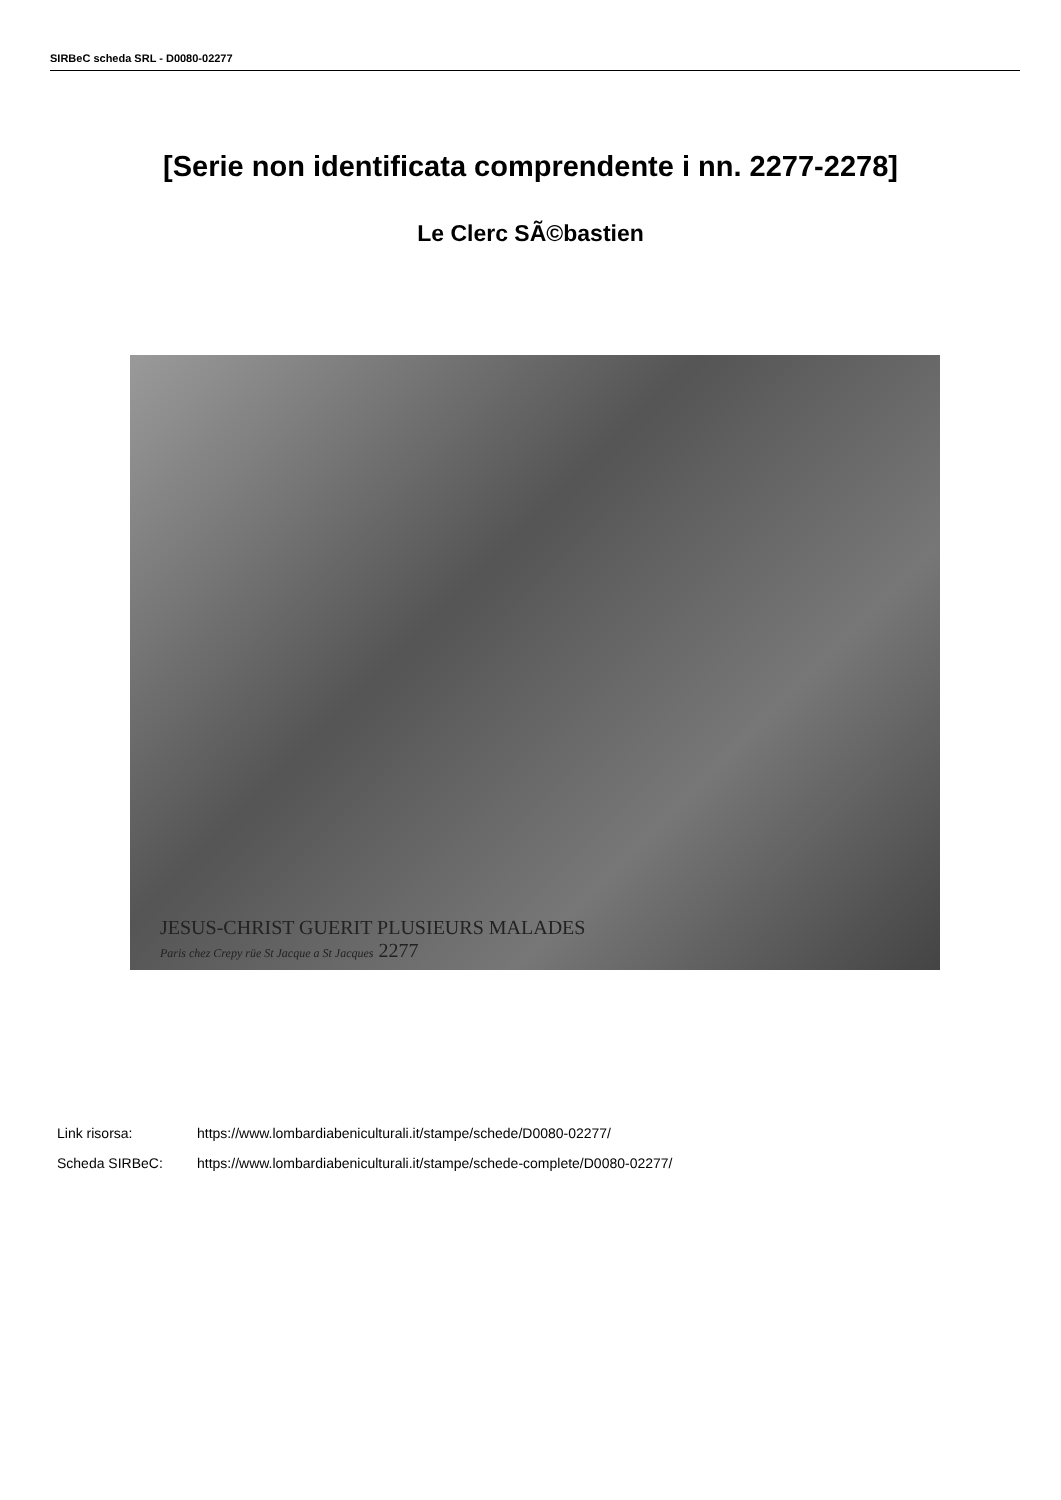SIRBeC scheda SRL - D0080-02277
[Serie non identificata comprendente i nn. 2277-2278]
Le Clerc SÃ©bastien
JESUS-CHRIST GUERIT PLUSIEURS MALADES
Paris chez Crepy rüe St Jacque a St Jacques 2277
Link risorsa: https://www.lombardiabeniculturali.it/stampe/schede/D0080-02277/
Scheda SIRBeC: https://www.lombardiabeniculturali.it/stampe/schede-complete/D0080-02277/